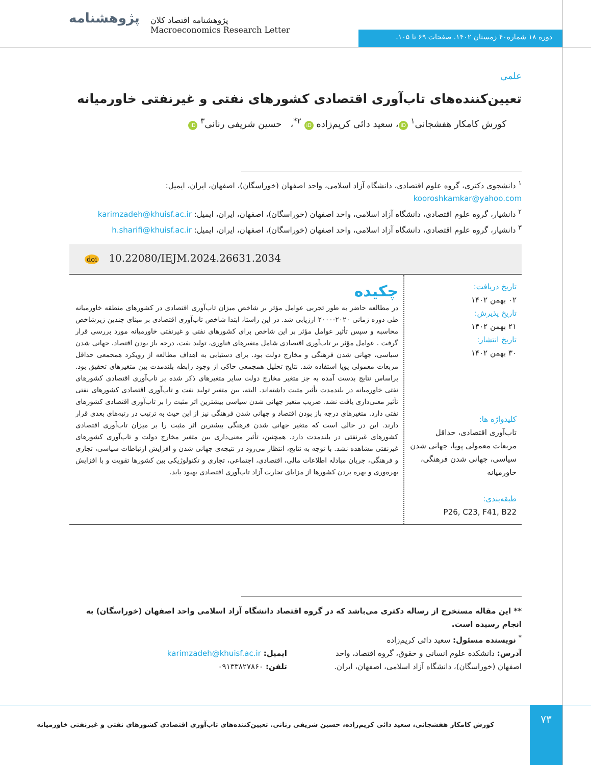پژوهشنامه
پژوهشنامه اقتصاد کلان
Macroeconomics Research Letter
دوره ۱۸ شماره۴۰ زمستان ۱۴۰۲. صفحات ۶۹ تا ۱۰۵.
علمی
تعیین‌کننده‌های تاب‌آوری اقتصادی کشورهای نفتی و غیرنفتی خاورمیانه
کورش کامکار هفشجانی<sup>۱</sup> iD ، سعید دائی کریم‌زاده iD <sup>۲*</sup>، حسین شریفی رنانی<sup>۳</sup> iD
<sup>۱</sup> دانشجوی دکتری، گروه علوم اقتصادی، دانشگاه آزاد اسلامی، واحد اصفهان (خوراسگان)، اصفهان، ایران، ایمیل: kooroshkamkar@yahoo.com
<sup>۲</sup> دانشیار، گروه علوم اقتصادی، دانشگاه آزاد اسلامی، واحد اصفهان (خوراسگان)، اصفهان، ایران، ایمیل: karimzadeh@khuisf.ac.ir
<sup>۳</sup> دانشیار، گروه علوم اقتصادی، دانشگاه آزاد اسلامی، واحد اصفهان (خوراسگان)، اصفهان، ایران، ایمیل: h.sharifi@khuisf.ac.ir
doi 10.22080/IEJM.2024.26631.2034
تاریخ دریافت:
۰۲ بهمن ۱۴۰۲
تاریخ پذیرش:
۲۱ بهمن ۱۴۰۲
تاریخ انتشار:
۳۰ بهمن ۱۴۰۲
کلیدواژه ها:
تاب‌آوری اقتصادی، حداقل مربعات معمولی پویا، جهانی شدن سیاسی، جهانی شدن فرهنگی، خاورمیانه
طبقه‌بندی:
P26, C23, F41, B22
چکیده
در مطالعه حاضر به طور تجربی عوامل مؤثر بر شاخص میزان تاب‌آوری اقتصادی در کشورهای منطقه خاورمیانه طی دوره زمانی ۲۰۲۰-۲۰۰۰ ارزیابی شد. در این راستا، ابتدا شاخص تاب‌آوری اقتصادی بر مبنای چندین زیرشاخص محاسبه و سپس تأثیر عوامل مؤثر بر این شاخص برای کشورهای نفتی و غیرنفتی خاورمیانه مورد بررسی قرار گرفت . عوامل مؤثر بر تاب‌آوری اقتصادی شامل متغیرهای فناوری، تولید نفت، درجه باز بودن اقتصاد، جهانی شدن سیاسی، جهانی شدن فرهنگی و مخارج دولت بود. برای دستیابی به اهداف مطالعه از رویکرد همجمعی حداقل مربعات معمولی پویا استفاده شد. نتایج تحلیل همجمعی حاکی از وجود رابطه بلندمدت بین متغیرهای تحقیق بود. براساس نتایج بدست آمده به جز متغیر مخارج دولت سایر متغیرهای ذکر شده بر تاب‌آوری اقتصادی کشورهای نفتی خاورمیانه در بلندمدت تأثیر مثبت داشته‌اند. البته، بین متغیر تولید نفت و تاب‌آوری اقتصادی کشورهای نفتی تأثیر معنی‌داری یافت نشد. ضریب متغیر جهانی شدن سیاسی بیشترین اثر مثبت را بر تاب‌آوری اقتصادی کشورهای نفتی دارد. متغیرهای درجه باز بودن اقتصاد و جهانی شدن فرهنگی نیز از این حیث به ترتیب در رتبه‌های بعدی قرار دارند. این در حالی است که متغیر جهانی شدن فرهنگی بیشترین اثر مثبت را بر میزان تاب‌آوری اقتصادی کشورهای غیرنفتی در بلندمدت دارد. همچنین، تأثیر معنی‌داری بین متغیر مخارج دولت و تاب‌آوری کشورهای غیرنفتی مشاهده نشد. با توجه به نتایج، انتظار می‌رود در نتیجه‌ی جهانی شدن و افزایش ارتباطات سیاسی، تجاری و فرهنگی، جریان مبادله اطلاعات مالی، اقتصادی، اجتماعی، تجاری و تکنولوژیکی بین کشورها تقویت و با افزایش بهره‌وری و بهره بردن کشورها از مزایای تجارت آزاد تاب‌آوری اقتصادی بهبود یابد.
** این مقاله مستخرج از رساله دکتری می‌باشد که در گروه اقتصاد دانشگاه آزاد اسلامی واحد اصفهان (خوراسگان) به انجام رسیده است.
<sup>*</sup> نویسنده مسئول: سعید دائی کریم‌زاده
آدرس: دانشکده علوم انسانی و حقوق، گروه اقتصاد، واحد اصفهان (خوراسگان)، دانشگاه آزاد اسلامی، اصفهان، ایران.
ایمیل: karimzadeh@khuisf.ac.ir
تلفن: ۰۹۱۳۳۸۲۷۸۶۰
۷۳
کورش کامکار هفشجانی، سعید دائی کریم‌زاده، حسین شریفی رنانی. تعیین‌کننده‌های تاب‌آوری اقتصادی کشورهای نفتی و غیرنفتی خاورمیانه